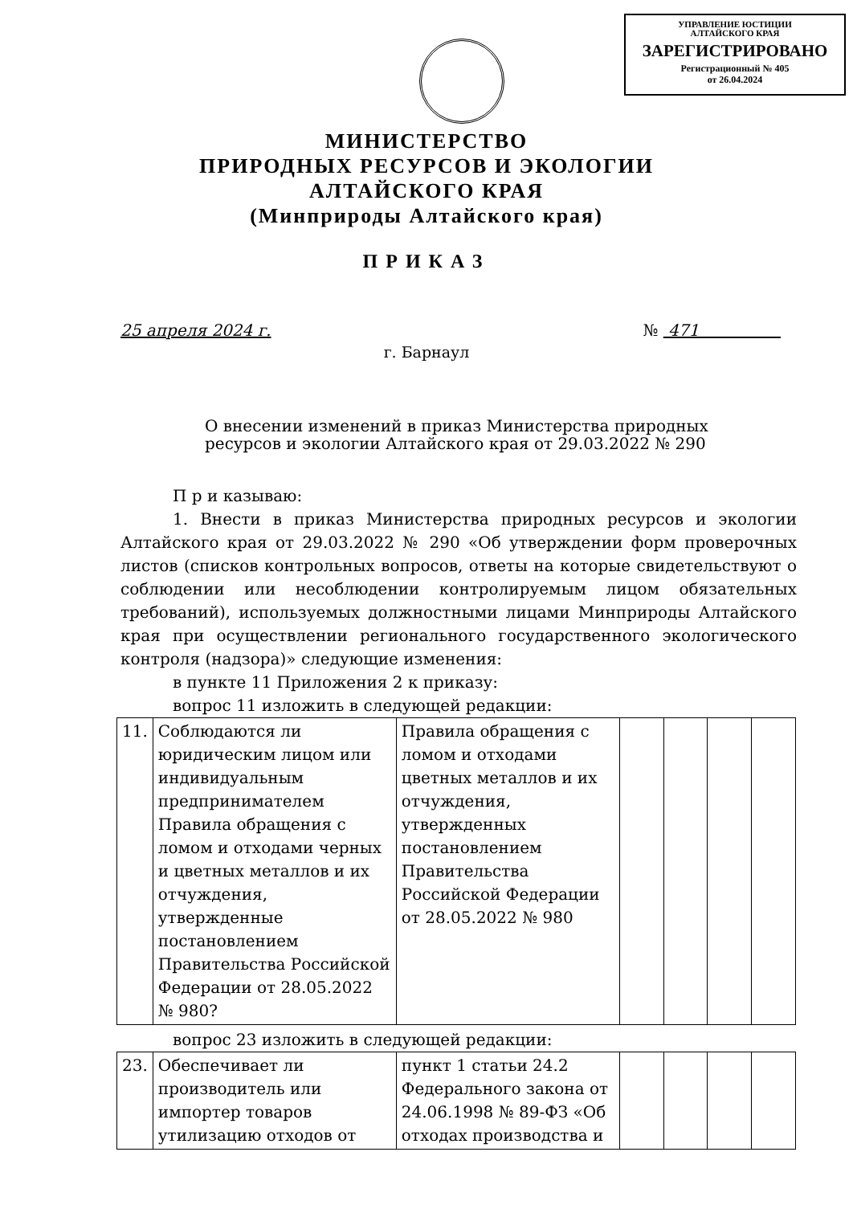УПРАВЛЕНИЕ ЮСТИЦИИ
АЛТАЙСКОГО КРАЯ
ЗАРЕГИСТРИРОВАНО
Регистрационный № 405
от 26.04.2024
МИНИСТЕРСТВО
ПРИРОДНЫХ РЕСУРСОВ И ЭКОЛОГИИ
АЛТАЙСКОГО КРАЯ
(Минприроды Алтайского края)
ПРИКАЗ
25 апреля 2024 г. № 471
г. Барнаул
О внесении изменений в приказ Министерства природных
ресурсов и экологии Алтайского края от 29.03.2022 № 290
П р и казываю:
1. Внести в приказ Министерства природных ресурсов и экологии Алтайского края от 29.03.2022 № 290 «Об утверждении форм проверочных листов (списков контрольных вопросов, ответы на которые свидетельствуют о соблюдении или несоблюдении контролируемым лицом обязательных требований), используемых должностными лицами Минприроды Алтайского края при осуществлении регионального государственного экологического контроля (надзора)» следующие изменения:
в пункте 11 Приложения 2 к приказу:
вопрос 11 изложить в следующей редакции:
| 11. | Соблюдаются ли юридическим лицом или индивидуальным предпринимателем Правила обращения с ломом и отходами черных и цветных металлов и их отчуждения, утвержденные постановлением Правительства Российской Федерации от 28.05.2022 № 980? | Правила обращения с ломом и отходами цветных металлов и их отчуждения, утвержденных постановлением Правительства Российской Федерации от 28.05.2022 № 980 | | | | |
вопрос 23 изложить в следующей редакции:
| 23. | Обеспечивает ли производитель или импортер товаров утилизацию отходов от | пункт 1 статьи 24.2 Федерального закона от 24.06.1998 № 89-ФЗ «Об отходах производства и | | | | |